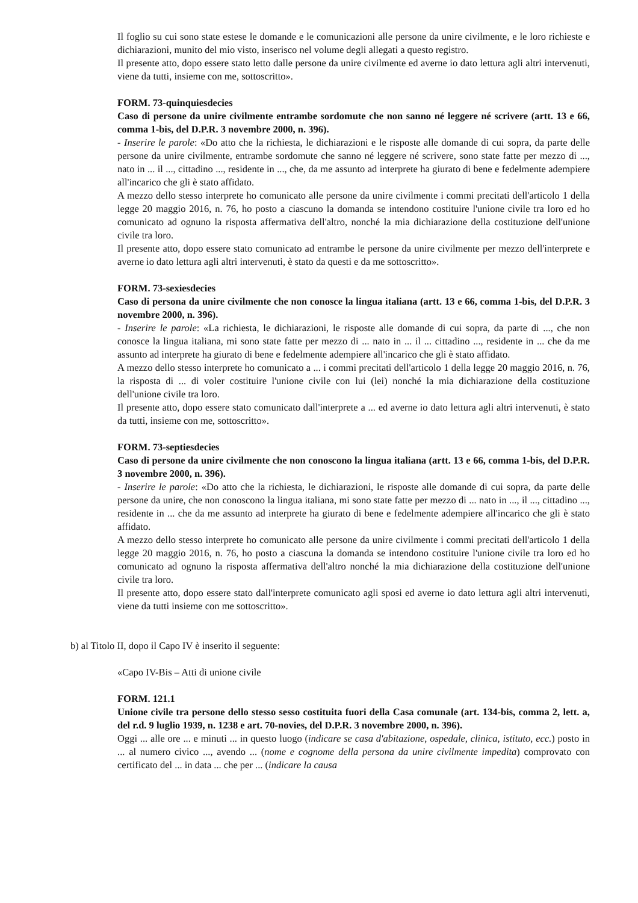Il foglio su cui sono state estese le domande e le comunicazioni alle persone da unire civilmente, e le loro richieste e dichiarazioni, munito del mio visto, inserisco nel volume degli allegati a questo registro.
Il presente atto, dopo essere stato letto dalle persone da unire civilmente ed averne io dato lettura agli altri intervenuti, viene da tutti, insieme con me, sottoscritto».
FORM. 73-quinquiesdecies
Caso di persone da unire civilmente entrambe sordomute che non sanno né leggere né scrivere (artt. 13 e 66, comma 1-bis, del D.P.R. 3 novembre 2000, n. 396).
- Inserire le parole: «Do atto che la richiesta, le dichiarazioni e le risposte alle domande di cui sopra, da parte delle persone da unire civilmente, entrambe sordomute che sanno né leggere né scrivere, sono state fatte per mezzo di ..., nato in ... il ..., cittadino ..., residente in ..., che, da me assunto ad interprete ha giurato di bene e fedelmente adempiere all'incarico che gli è stato affidato.
A mezzo dello stesso interprete ho comunicato alle persone da unire civilmente i commi precitati dell'articolo 1 della legge 20 maggio 2016, n. 76, ho posto a ciascuno la domanda se intendono costituire l'unione civile tra loro ed ho comunicato ad ognuno la risposta affermativa dell'altro, nonché la mia dichiarazione della costituzione dell'unione civile tra loro.
Il presente atto, dopo essere stato comunicato ad entrambe le persone da unire civilmente per mezzo dell'interprete e averne io dato lettura agli altri intervenuti, è stato da questi e da me sottoscritto».
FORM. 73-sexiesdecies
Caso di persona da unire civilmente che non conosce la lingua italiana (artt. 13 e 66, comma 1-bis, del D.P.R. 3 novembre 2000, n. 396).
- Inserire le parole: «La richiesta, le dichiarazioni, le risposte alle domande di cui sopra, da parte di ..., che non conosce la lingua italiana, mi sono state fatte per mezzo di ... nato in ... il ... cittadino ..., residente in ... che da me assunto ad interprete ha giurato di bene e fedelmente adempiere all'incarico che gli è stato affidato.
A mezzo dello stesso interprete ho comunicato a ... i commi precitati dell'articolo 1 della legge 20 maggio 2016, n. 76, la risposta di ... di voler costituire l'unione civile con lui (lei) nonché la mia dichiarazione della costituzione dell'unione civile tra loro.
Il presente atto, dopo essere stato comunicato dall'interprete a ... ed averne io dato lettura agli altri intervenuti, è stato da tutti, insieme con me, sottoscritto».
FORM. 73-septiesdecies
Caso di persone da unire civilmente che non conoscono la lingua italiana (artt. 13 e 66, comma 1-bis, del D.P.R. 3 novembre 2000, n. 396).
- Inserire le parole: «Do atto che la richiesta, le dichiarazioni, le risposte alle domande di cui sopra, da parte delle persone da unire, che non conoscono la lingua italiana, mi sono state fatte per mezzo di ... nato in ..., il ..., cittadino ..., residente in ... che da me assunto ad interprete ha giurato di bene e fedelmente adempiere all'incarico che gli è stato affidato.
A mezzo dello stesso interprete ho comunicato alle persone da unire civilmente i commi precitati dell'articolo 1 della legge 20 maggio 2016, n. 76, ho posto a ciascuna la domanda se intendono costituire l'unione civile tra loro ed ho comunicato ad ognuno la risposta affermativa dell'altro nonché la mia dichiarazione della costituzione dell'unione civile tra loro.
Il presente atto, dopo essere stato dall'interprete comunicato agli sposi ed averne io dato lettura agli altri intervenuti, viene da tutti insieme con me sottoscritto».
b) al Titolo II, dopo il Capo IV è inserito il seguente:
«Capo IV-Bis – Atti di unione civile
FORM. 121.1
Unione civile tra persone dello stesso sesso costituita fuori della Casa comunale (art. 134-bis, comma 2, lett. a, del r.d. 9 luglio 1939, n. 1238 e art. 70-novies, del D.P.R. 3 novembre 2000, n. 396).
Oggi ... alle ore ... e minuti ... in questo luogo (indicare se casa d'abitazione, ospedale, clinica, istituto, ecc.) posto in ... al numero civico ..., avendo ... (nome e cognome della persona da unire civilmente impedita) comprovato con certificato del ... in data ... che per ... (indicare la causa